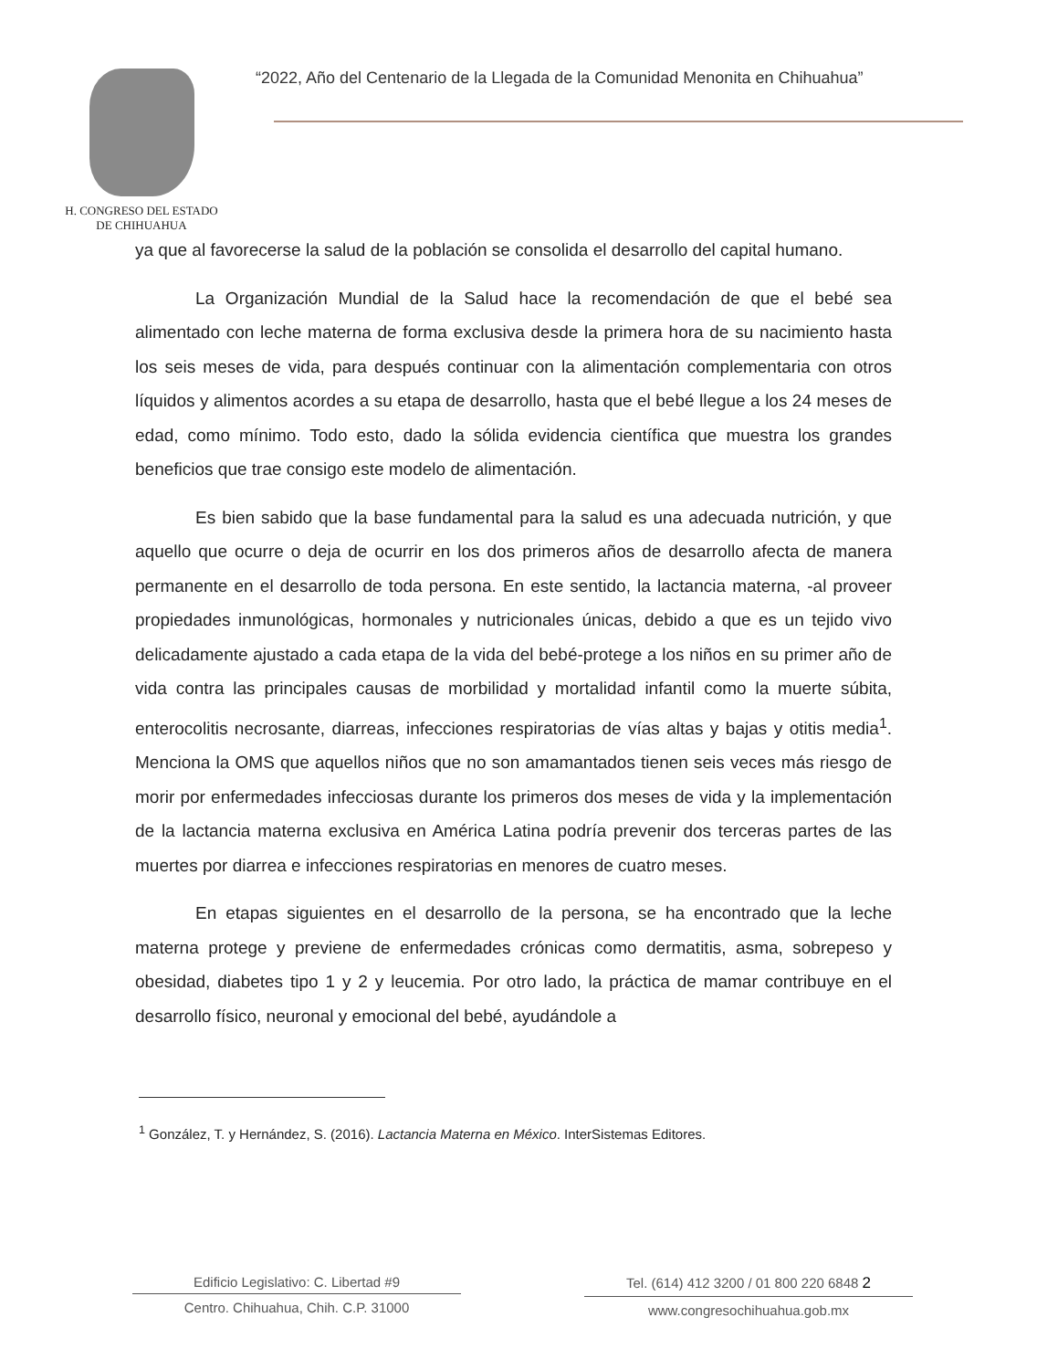H. CONGRESO DEL ESTADO
DE CHIHUAHUA
“2022, Año del Centenario de la Llegada de la Comunidad Menonita en Chihuahua”
ya que al favorecerse la salud de la población se consolida el desarrollo del capital humano.
La Organización Mundial de la Salud hace la recomendación de que el bebé sea alimentado con leche materna de forma exclusiva desde la primera hora de su nacimiento hasta los seis meses de vida, para después continuar con la alimentación complementaria con otros líquidos y alimentos acordes a su etapa de desarrollo, hasta que el bebé llegue a los 24 meses de edad, como mínimo. Todo esto, dado la sólida evidencia científica que muestra los grandes beneficios que trae consigo este modelo de alimentación.
Es bien sabido que la base fundamental para la salud es una adecuada nutrición, y que aquello que ocurre o deja de ocurrir en los dos primeros años de desarrollo afecta de manera permanente en el desarrollo de toda persona. En este sentido, la lactancia materna, -al proveer propiedades inmunológicas, hormonales y nutricionales únicas, debido a que es un tejido vivo delicadamente ajustado a cada etapa de la vida del bebé-protege a los niños en su primer año de vida contra las principales causas de morbilidad y mortalidad infantil como la muerte súbita, enterocolitis necrosante, diarreas, infecciones respiratorias de vías altas y bajas y otitis media<sup>1</sup>. Menciona la OMS que aquellos niños que no son amamantados tienen seis veces más riesgo de morir por enfermedades infecciosas durante los primeros dos meses de vida y la implementación de la lactancia materna exclusiva en América Latina podría prevenir dos terceras partes de las muertes por diarrea e infecciones respiratorias en menores de cuatro meses.
En etapas siguientes en el desarrollo de la persona, se ha encontrado que la leche materna protege y previene de enfermedades crónicas como dermatitis, asma, sobrepeso y obesidad, diabetes tipo 1 y 2 y leucemia. Por otro lado, la práctica de mamar contribuye en el desarrollo físico, neuronal y emocional del bebé, ayudándole a
<sup>1</sup> González, T. y Hernández, S. (2016). Lactancia Materna en México. InterSistemas Editores.
Edificio Legislativo: C. Libertad #9
Centro. Chihuahua, Chih. C.P. 31000
Tel. (614) 412 3200 / 01 800 220 6848 2
www.congresochihuahua.gob.mx